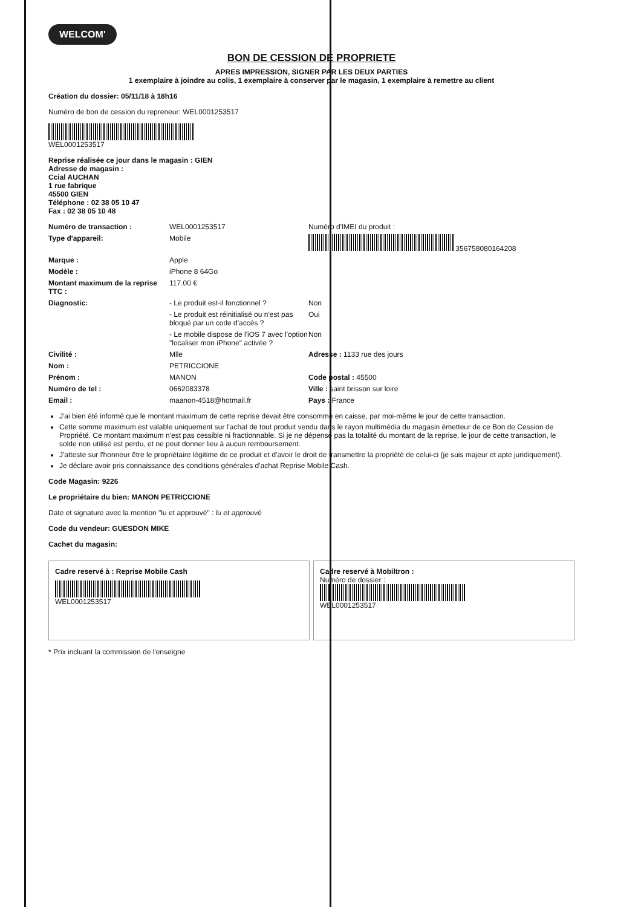WELCOM'
BON DE CESSION DE PROPRIETE
APRES IMPRESSION, SIGNER PAR LES DEUX PARTIES
1 exemplaire à joindre au colis, 1 exemplaire à conserver par le magasin, 1 exemplaire à remettre au client
Création du dossier: 05/11/18 à 18h16
Numéro de bon de cession du repreneur: WEL0001253517
WEL0001253517
Reprise réalisée ce jour dans le magasin : GIEN
Adresse de magasin :
Ccial AUCHAN
1 rue fabrique
45500 GIEN
Téléphone : 02 38 05 10 47
Fax : 02 38 05 10 48
Numéro de transaction : WEL0001253517 Numéro d'IMEI du produit :
Type d'appareil: Mobile 356758080164208
Marque : Apple
Modèle : iPhone 8 64Go
Montant maximum de la reprise TTC : 117.00 €
Diagnostic: - Le produit est-il fonctionnel ? Non
- Le produit est réinitialisé ou n'est pas bloqué par un code d'accès ? Oui
- Le mobile dispose de l'iOS 7 avec l'option "localiser mon iPhone" activée ? Non
Civilité : Mlle Adresse : 1133 rue des jours
Nom : PETRICCIONE
Prénom : MANON Code postal : 45500
Numéro de tel : 0662083378 Ville : saint brisson sur loire
Email : maanon-4518@hotmail.fr Pays : France
J'ai bien été informé que le montant maximum de cette reprise devait être consommé en caisse, par moi-même le jour de cette transaction.
Cette somme maximum est valable uniquement sur l'achat de tout produit vendu dans le rayon multimédia du magasin émetteur de ce Bon de Cession de Propriété. Ce montant maximum n'est pas cessible ni fractionnable. Si je ne dépense pas la totalité du montant de la reprise, le jour de cette transaction, le solde non utilisé est perdu, et ne peut donner lieu à aucun remboursement.
J'atteste sur l'honneur être le propriétaire légitime de ce produit et d'avoir le droit de transmettre la propriété de celui-ci (je suis majeur et apte juridiquement).
Je déclare avoir pris connaissance des conditions générales d'achat Reprise Mobile Cash.
Code Magasin: 9226
Le propriétaire du bien: MANON PETRICCIONE
Date et signature avec la mention "lu et approuvé" : lu et approuvé
Code du vendeur: GUESDON MIKE
Cachet du magasin:
Cadre reservé à : Reprise Mobile Cash
WEL0001253517
Cadre reservé à Mobiltron :
Numéro de dossier :
WEL0001253517
* Prix incluant la commission de l'enseigne